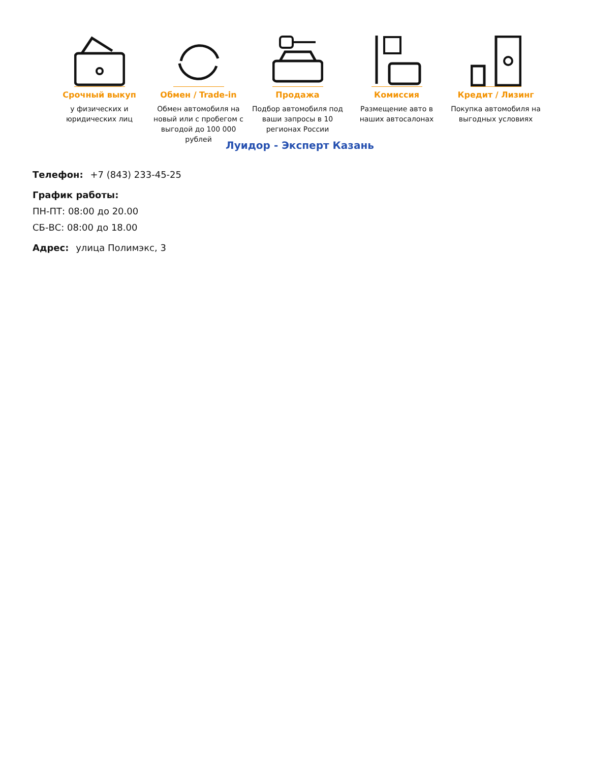Срочный выкуп
у физических и юридических лиц
Обмен / Trade-in
Обмен автомобиля на новый или с пробегом с выгодой до 100 000 рублей
Продажа
Подбор автомобиля под ваши запросы в 10 регионах России
Комиссия
Размещение авто в наших автосалонах
Кредит / Лизинг
Покупка автомобиля на выгодных условиях
Луидор - Эксперт Казань
Телефон: +7 (843) 233-45-25
График работы:
ПН-ПТ: 08:00 до 20.00
СБ-ВС: 08:00 до 18.00
Адрес: улица Полимэкс, 3